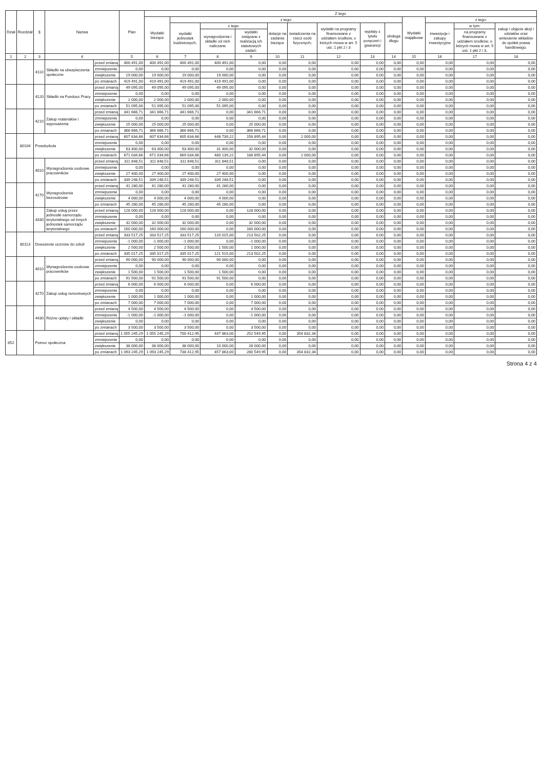| Dział | Rozdział | § | Nazwa | | Plan | Z tego | | | | | | | | | | | | |
| --- | --- | --- | --- | --- | --- | --- | --- | --- | --- | --- | --- | --- | --- | --- | --- | --- | --- | --- |
| | | | | | | Wydatki bieżące | z tego: | | | | | | | | Wydatki majątkowe | z tego: | | |
| | | | | | | | wydatki jednostek budżetowych, | z tego: | | dotacje na zadania bieżące | świadczenia na rzecz osób fizycznych; | wydatki na programy finansowane z udziałem środków, o których mowa w art. 5 ust. 1 pkt 2 i 3 | wypłaty z tytułu poręczeń i gwarancji | obsługa długu | | inwestycje i zakupy inwestycyjne | w tym: | zakup i objęcie akcji i udziałów oraz wniesienie wkładów do spółek prawa handlowego. |
| | | | | | | | | wynagrodzenia i składki od nich naliczane | wydatki związane z realizacją ich statutowych zadań; | | | | | | | | na programy finansowane z udziałem środków, o których mowa w art. 5 ust. 1 pkt 2 i 3, | |
| 1 | 2 | 3 | 4 | | 5 | 6 | 7 | 8 | 9 | 10 | 11 | 12 | 13 | 14 | 15 | 16 | 17 | 18 |
| | | 4110 | Składki na ubezpieczenia społeczne | przed zmianą | 400 491,00 | 400 491,00 | 400 491,00 | 400 491,00 | 0,00 | 0,00 | 0,00 | 0,00 | 0,00 | 0,00 | 0,00 | 0,00 | 0,00 | 0,00 |
| | | | | zmniejszenie | 0,00 | 0,00 | 0,00 | 0,00 | 0,00 | 0,00 | 0,00 | 0,00 | 0,00 | 0,00 | 0,00 | 0,00 | 0,00 | 0,00 |
| | | | | zwiększenie | 19 000,00 | 19 000,00 | 19 000,00 | 19 000,00 | 0,00 | 0,00 | 0,00 | 0,00 | 0,00 | 0,00 | 0,00 | 0,00 | 0,00 | 0,00 |
| | | | | po zmianach | 419 491,00 | 419 491,00 | 419 491,00 | 419 491,00 | 0,00 | 0,00 | 0,00 | 0,00 | 0,00 | 0,00 | 0,00 | 0,00 | 0,00 | 0,00 |
| | | 4120 | Składki na Fundusz Pracy | przed zmianą | 49 095,00 | 49 095,00 | 49 095,00 | 49 095,00 | 0,00 | 0,00 | 0,00 | 0,00 | 0,00 | 0,00 | 0,00 | 0,00 | 0,00 | 0,00 |
| | | | | zmniejszenie | 0,00 | 0,00 | 0,00 | 0,00 | 0,00 | 0,00 | 0,00 | 0,00 | 0,00 | 0,00 | 0,00 | 0,00 | 0,00 | 0,00 |
| | | | | zwiększenie | 2 000,00 | 2 000,00 | 2 000,00 | 2 000,00 | 0,00 | 0,00 | 0,00 | 0,00 | 0,00 | 0,00 | 0,00 | 0,00 | 0,00 | 0,00 |
| | | | | po zmianach | 51 095,00 | 51 095,00 | 51 095,00 | 51 095,00 | 0,00 | 0,00 | 0,00 | 0,00 | 0,00 | 0,00 | 0,00 | 0,00 | 0,00 | 0,00 |
| | | 4210 | Zakup materiałów i wyposażenia | przed zmianą | 341 666,71 | 341 666,71 | 341 666,71 | 0,00 | 341 666,71 | 0,00 | 0,00 | 0,00 | 0,00 | 0,00 | 0,00 | 0,00 | 0,00 | 0,00 |
| | | | | zmniejszenie | 0,00 | 0,00 | 0,00 | 0,00 | 0,00 | 0,00 | 0,00 | 0,00 | 0,00 | 0,00 | 0,00 | 0,00 | 0,00 | 0,00 |
| | | | | zwiększenie | 25 000,00 | 25 000,00 | 25 000,00 | 0,00 | 25 000,00 | 0,00 | 0,00 | 0,00 | 0,00 | 0,00 | 0,00 | 0,00 | 0,00 | 0,00 |
| | | | | po zmianach | 366 666,71 | 366 666,71 | 366 666,71 | 0,00 | 366 666,71 | 0,00 | 0,00 | 0,00 | 0,00 | 0,00 | 0,00 | 0,00 | 0,00 | 0,00 |
| | 80104 | Przedszkola | | przed zmianą | 607 634,66 | 607 634,66 | 605 634,66 | 448 739,22 | 156 895,44 | 0,00 | 2 000,00 | 0,00 | 0,00 | 0,00 | 0,00 | 0,00 | 0,00 | 0,00 |
| | | | | zmniejszenie | 0,00 | 0,00 | 0,00 | 0,00 | 0,00 | 0,00 | 0,00 | 0,00 | 0,00 | 0,00 | 0,00 | 0,00 | 0,00 | 0,00 |
| | | | | zwiększenie | 63 400,00 | 63 400,00 | 63 400,00 | 31 400,00 | 32 000,00 | 0,00 | 0,00 | 0,00 | 0,00 | 0,00 | 0,00 | 0,00 | 0,00 | 0,00 |
| | | | | po zmianach | 671 034,66 | 671 034,66 | 669 034,66 | 480 139,22 | 188 895,44 | 0,00 | 2 000,00 | 0,00 | 0,00 | 0,00 | 0,00 | 0,00 | 0,00 | 0,00 |
| | | 4010 | Wynagrodzenia osobowe pracowników | przed zmianą | 311 848,51 | 311 848,51 | 311 848,51 | 311 848,51 | 0,00 | 0,00 | 0,00 | 0,00 | 0,00 | 0,00 | 0,00 | 0,00 | 0,00 | 0,00 |
| | | | | zmniejszenie | 0,00 | 0,00 | 0,00 | 0,00 | 0,00 | 0,00 | 0,00 | 0,00 | 0,00 | 0,00 | 0,00 | 0,00 | 0,00 | 0,00 |
| | | | | zwiększenie | 27 400,00 | 27 400,00 | 27 400,00 | 27 400,00 | 0,00 | 0,00 | 0,00 | 0,00 | 0,00 | 0,00 | 0,00 | 0,00 | 0,00 | 0,00 |
| | | | | po zmianach | 339 248,51 | 339 248,51 | 339 248,51 | 339 248,51 | 0,00 | 0,00 | 0,00 | 0,00 | 0,00 | 0,00 | 0,00 | 0,00 | 0,00 | 0,00 |
| | | 4170 | Wynagrodzenia bezosobowe | przed zmianą | 41 280,00 | 41 280,00 | 41 280,00 | 41 280,00 | 0,00 | 0,00 | 0,00 | 0,00 | 0,00 | 0,00 | 0,00 | 0,00 | 0,00 | 0,00 |
| | | | | zmniejszenie | 0,00 | 0,00 | 0,00 | 0,00 | 0,00 | 0,00 | 0,00 | 0,00 | 0,00 | 0,00 | 0,00 | 0,00 | 0,00 | 0,00 |
| | | | | zwiększenie | 4 000,00 | 4 000,00 | 4 000,00 | 4 000,00 | 0,00 | 0,00 | 0,00 | 0,00 | 0,00 | 0,00 | 0,00 | 0,00 | 0,00 | 0,00 |
| | | | | po zmianach | 45 280,00 | 45 280,00 | 45 280,00 | 45 280,00 | 0,00 | 0,00 | 0,00 | 0,00 | 0,00 | 0,00 | 0,00 | 0,00 | 0,00 | 0,00 |
| | | 4330 | Zakup usług przez jednostki samorządu terytorialnego od innych jednostek samorządu terytorialnego | przed zmianą | 128 000,00 | 128 000,00 | 128 000,00 | 0,00 | 128 000,00 | 0,00 | 0,00 | 0,00 | 0,00 | 0,00 | 0,00 | 0,00 | 0,00 | 0,00 |
| | | | | zmniejszenie | 0,00 | 0,00 | 0,00 | 0,00 | 0,00 | 0,00 | 0,00 | 0,00 | 0,00 | 0,00 | 0,00 | 0,00 | 0,00 | 0,00 |
| | | | | zwiększenie | 32 000,00 | 32 000,00 | 32 000,00 | 0,00 | 32 000,00 | 0,00 | 0,00 | 0,00 | 0,00 | 0,00 | 0,00 | 0,00 | 0,00 | 0,00 |
| | | | | po zmianach | 160 000,00 | 160 000,00 | 160 000,00 | 0,00 | 160 000,00 | 0,00 | 0,00 | 0,00 | 0,00 | 0,00 | 0,00 | 0,00 | 0,00 | 0,00 |
| | 80113 | Dowożenie uczniów do szkół | | przed zmianą | 333 517,25 | 333 517,25 | 333 517,25 | 120 015,00 | 213 502,25 | 0,00 | 0,00 | 0,00 | 0,00 | 0,00 | 0,00 | 0,00 | 0,00 | 0,00 |
| | | | | zmniejszenie | -1 000,00 | -1 000,00 | -1 000,00 | 0,00 | -1 000,00 | 0,00 | 0,00 | 0,00 | 0,00 | 0,00 | 0,00 | 0,00 | 0,00 | 0,00 |
| | | | | zwiększenie | 2 500,00 | 2 500,00 | 2 500,00 | 1 500,00 | 1 000,00 | 0,00 | 0,00 | 0,00 | 0,00 | 0,00 | 0,00 | 0,00 | 0,00 | 0,00 |
| | | | | po zmianach | 335 017,25 | 335 017,25 | 335 017,25 | 121 515,00 | 213 502,25 | 0,00 | 0,00 | 0,00 | 0,00 | 0,00 | 0,00 | 0,00 | 0,00 | 0,00 |
| | | 4010 | Wynagrodzenia osobowe pracowników | przed zmianą | 90 000,00 | 90 000,00 | 90 000,00 | 90 000,00 | 0,00 | 0,00 | 0,00 | 0,00 | 0,00 | 0,00 | 0,00 | 0,00 | 0,00 | 0,00 |
| | | | | zmniejszenie | 0,00 | 0,00 | 0,00 | 0,00 | 0,00 | 0,00 | 0,00 | 0,00 | 0,00 | 0,00 | 0,00 | 0,00 | 0,00 | 0,00 |
| | | | | zwiększenie | 1 500,00 | 1 500,00 | 1 500,00 | 1 500,00 | 0,00 | 0,00 | 0,00 | 0,00 | 0,00 | 0,00 | 0,00 | 0,00 | 0,00 | 0,00 |
| | | | | po zmianach | 91 500,00 | 91 500,00 | 91 500,00 | 91 500,00 | 0,00 | 0,00 | 0,00 | 0,00 | 0,00 | 0,00 | 0,00 | 0,00 | 0,00 | 0,00 |
| | | 4270 | Zakup usług remontowych | przed zmianą | 6 000,00 | 6 000,00 | 6 000,00 | 0,00 | 6 000,00 | 0,00 | 0,00 | 0,00 | 0,00 | 0,00 | 0,00 | 0,00 | 0,00 | 0,00 |
| | | | | zmniejszenie | 0,00 | 0,00 | 0,00 | 0,00 | 0,00 | 0,00 | 0,00 | 0,00 | 0,00 | 0,00 | 0,00 | 0,00 | 0,00 | 0,00 |
| | | | | zwiększenie | 1 000,00 | 1 000,00 | 1 000,00 | 0,00 | 1 000,00 | 0,00 | 0,00 | 0,00 | 0,00 | 0,00 | 0,00 | 0,00 | 0,00 | 0,00 |
| | | | | po zmianach | 7 000,00 | 7 000,00 | 7 000,00 | 0,00 | 7 000,00 | 0,00 | 0,00 | 0,00 | 0,00 | 0,00 | 0,00 | 0,00 | 0,00 | 0,00 |
| | | 4430 | Różne opłaty i składki | przed zmianą | 4 500,00 | 4 500,00 | 4 500,00 | 0,00 | 4 500,00 | 0,00 | 0,00 | 0,00 | 0,00 | 0,00 | 0,00 | 0,00 | 0,00 | 0,00 |
| | | | | zmniejszenie | -1 000,00 | -1 000,00 | -1 000,00 | 0,00 | -1 000,00 | 0,00 | 0,00 | 0,00 | 0,00 | 0,00 | 0,00 | 0,00 | 0,00 | 0,00 |
| | | | | zwiększenie | 0,00 | 0,00 | 0,00 | 0,00 | 0,00 | 0,00 | 0,00 | 0,00 | 0,00 | 0,00 | 0,00 | 0,00 | 0,00 | 0,00 |
| | | | | po zmianach | 3 500,00 | 3 500,00 | 3 500,00 | 0,00 | 3 500,00 | 0,00 | 0,00 | 0,00 | 0,00 | 0,00 | 0,00 | 0,00 | 0,00 | 0,00 |
| 852 | | Pomoc społeczna | | przed zmianą | 1 055 245,29 | 1 055 245,29 | 700 412,95 | 447 863,00 | 252 549,95 | 0,00 | 354 832,34 | 0,00 | 0,00 | 0,00 | 0,00 | 0,00 | 0,00 | 0,00 |
| | | | | zmniejszenie | 0,00 | 0,00 | 0,00 | 0,00 | 0,00 | 0,00 | 0,00 | 0,00 | 0,00 | 0,00 | 0,00 | 0,00 | 0,00 | 0,00 |
| | | | | zwiększenie | 38 000,00 | 38 000,00 | 38 000,00 | 10 000,00 | 28 000,00 | 0,00 | 0,00 | 0,00 | 0,00 | 0,00 | 0,00 | 0,00 | 0,00 | 0,00 |
| | | | | po zmianach | 1 093 245,29 | 1 093 245,29 | 738 412,95 | 457 863,00 | 280 549,95 | 0,00 | 354 832,34 | 0,00 | 0,00 | 0,00 | 0,00 | 0,00 | 0,00 | 0,00 |
Strona 4 z 4